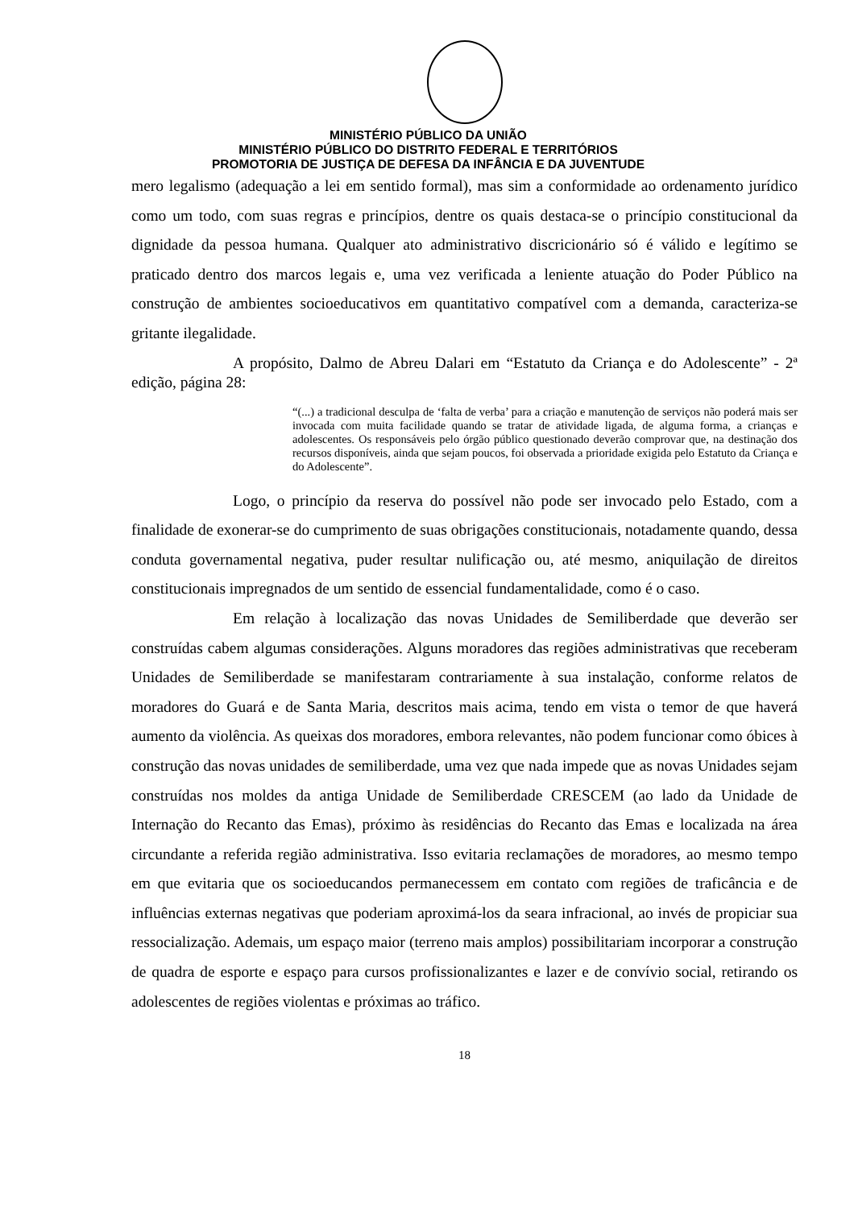MINISTÉRIO PÚBLICO DA UNIÃO
MINISTÉRIO PÚBLICO DO DISTRITO FEDERAL E TERRITÓRIOS
PROMOTORIA DE JUSTIÇA DE DEFESA DA INFÂNCIA E DA JUVENTUDE
mero legalismo (adequação a lei em sentido formal), mas sim a conformidade ao ordenamento jurídico como um todo, com suas regras e princípios, dentre os quais destaca-se o princípio constitucional da dignidade da pessoa humana. Qualquer ato administrativo discricionário só é válido e legítimo se praticado dentro dos marcos legais e, uma vez verificada a leniente atuação do Poder Público na construção de ambientes socioeducativos em quantitativo compatível com a demanda, caracteriza-se gritante ilegalidade.
A propósito, Dalmo de Abreu Dalari em “Estatuto da Criança e do Adolescente” - 2ª edição, página 28:
“(...) a tradicional desculpa de ‘falta de verba’ para a criação e manutenção de serviços não poderá mais ser invocada com muita facilidade quando se tratar de atividade ligada, de alguma forma, a crianças e adolescentes. Os responsáveis pelo órgão público questionado deverão comprovar que, na destinação dos recursos disponíveis, ainda que sejam poucos, foi observada a prioridade exigida pelo Estatuto da Criança e do Adolescente”.
Logo, o princípio da reserva do possível não pode ser invocado pelo Estado, com a finalidade de exonerar-se do cumprimento de suas obrigações constitucionais, notadamente quando, dessa conduta governamental negativa, puder resultar nulificação ou, até mesmo, aniquilação de direitos constitucionais impregnados de um sentido de essencial fundamentalidade, como é o caso.
Em relação à localização das novas Unidades de Semiliberdade que deverão ser construídas cabem algumas considerações. Alguns moradores das regiões administrativas que receberam Unidades de Semiliberdade se manifestaram contrariamente à sua instalação, conforme relatos de moradores do Guará e de Santa Maria, descritos mais acima, tendo em vista o temor de que haverá aumento da violência. As queixas dos moradores, embora relevantes, não podem funcionar como óbices à construção das novas unidades de semiliberdade, uma vez que nada impede que as novas Unidades sejam construídas nos moldes da antiga Unidade de Semiliberdade CRESCEM (ao lado da Unidade de Internação do Recanto das Emas), próximo às residências do Recanto das Emas e localizada na área circundante a referida região administrativa. Isso evitaria reclamações de moradores, ao mesmo tempo em que evitaria que os socioeducandos permanecessem em contato com regiões de traficância e de influências externas negativas que poderiam aproximá-los da seara infracional, ao invés de propiciar sua ressocialização. Ademais, um espaço maior (terreno mais amplos) possibilitariam incorporar a construção de quadra de esporte e espaço para cursos profissionalizantes e lazer e de convívio social, retirando os adolescentes de regiões violentas e próximas ao tráfico.
18